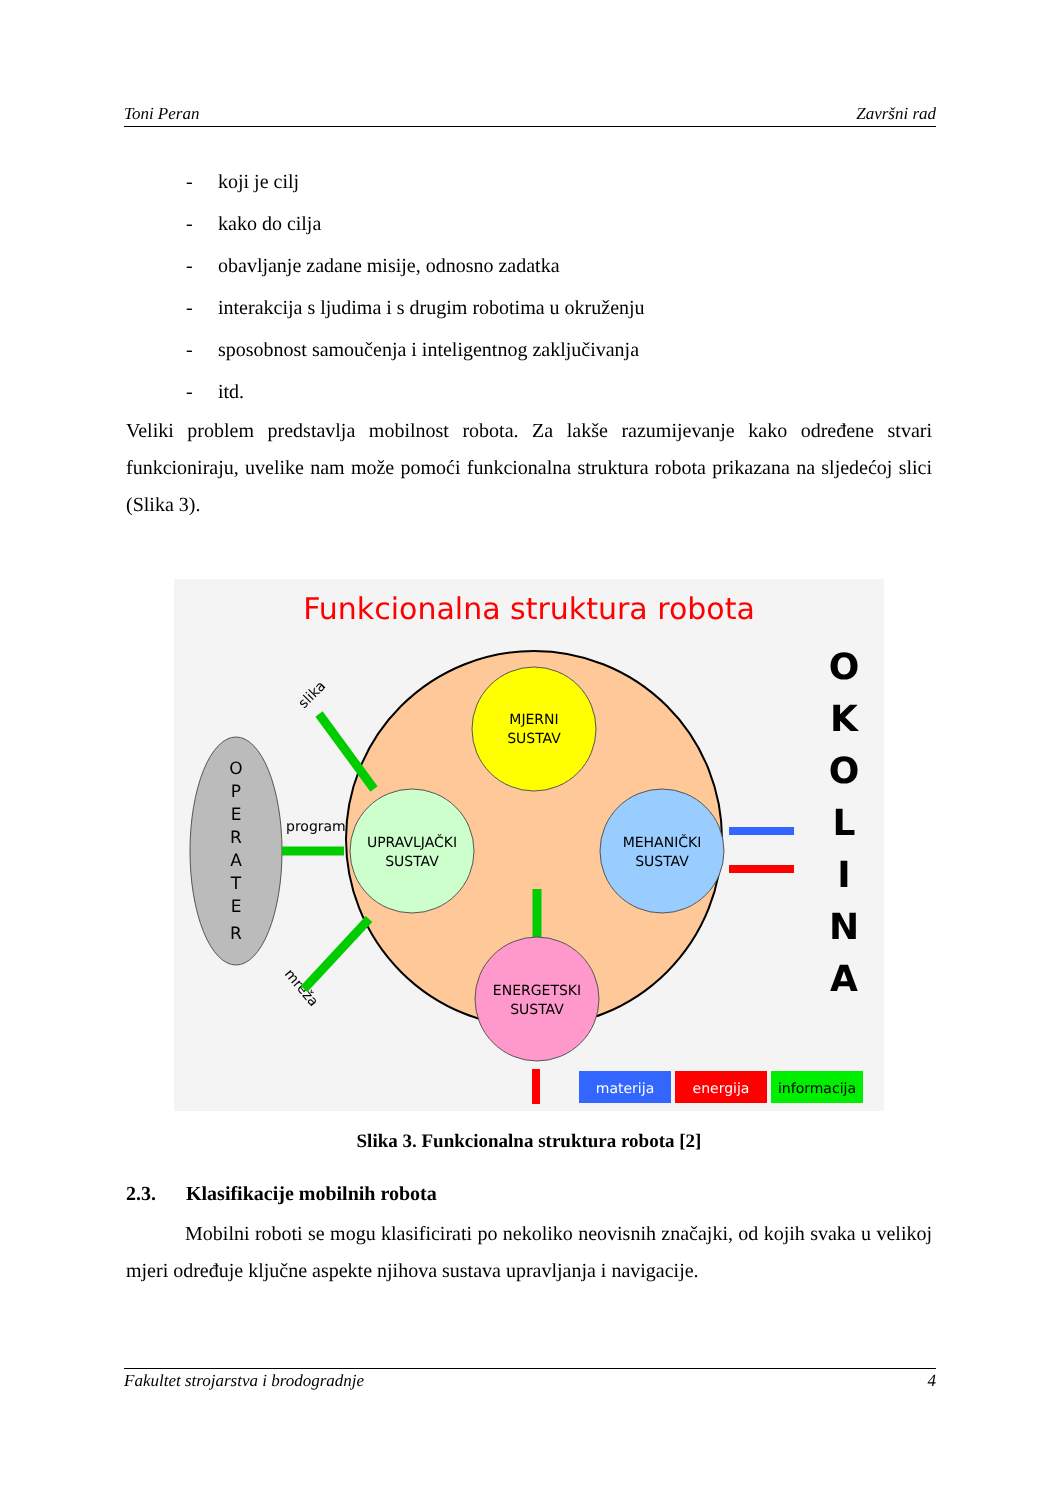Toni Peran Završni rad
- koji je cilj
- kako do cilja
- obavljanje zadane misije, odnosno zadatka
- interakcija s ljudima i s drugim robotima u okruženju
- sposobnost samoučenja i inteligentnog zaključivanja
- itd.
Veliki problem predstavlja mobilnost robota. Za lakše razumijevanje kako određene stvari funkcioniraju, uvelike nam može pomoći funkcionalna struktura robota prikazana na sljedećoj slici (Slika 3).
Funkcionalna struktura robota
O P E R A T E R
program
slika
mreža
MJERNI
SUSTAV
UPRAVLJAČKI
SUSTAV
MEHANIČKI
SUSTAV
ENERGETSKI
SUSTAV
O K O L I N A
materija
energija
informacija
Slika 3. Funkcionalna struktura robota [2]
2.3. Klasifikacije mobilnih robota
Mobilni roboti se mogu klasificirati po nekoliko neovisnih značajki, od kojih svaka u velikoj mjeri određuje ključne aspekte njihova sustava upravljanja i navigacije.
Fakultet strojarstva i brodogradnje 4